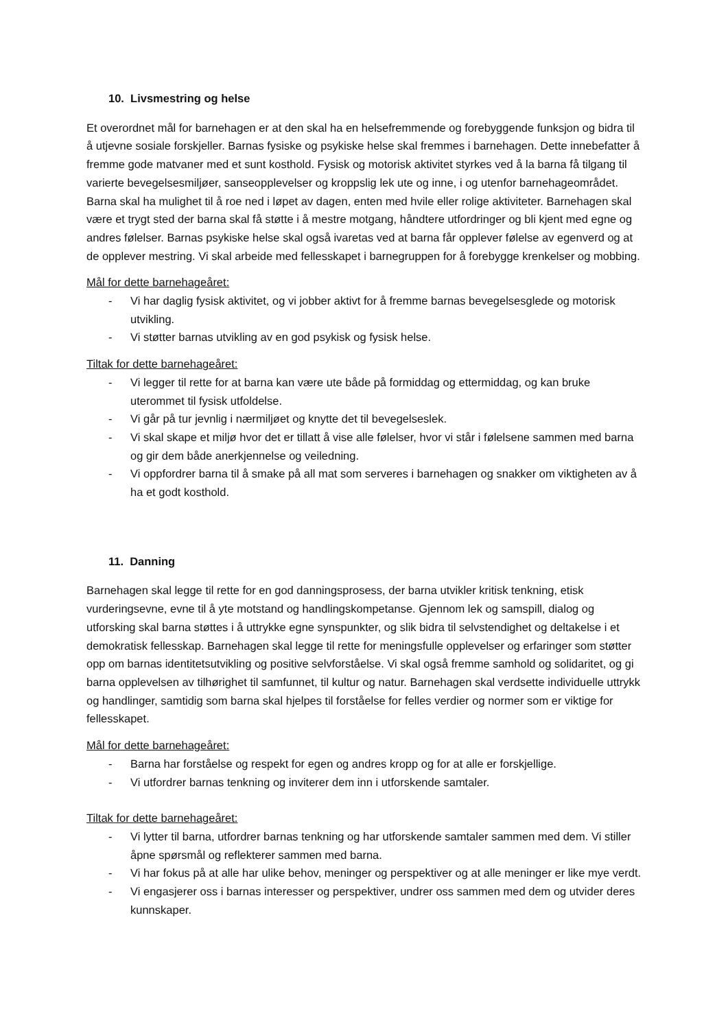10. Livsmestring og helse
Et overordnet mål for barnehagen er at den skal ha en helsefremmende og forebyggende funksjon og bidra til å utjevne sosiale forskjeller. Barnas fysiske og psykiske helse skal fremmes i barnehagen. Dette innebefatter å fremme gode matvaner med et sunt kosthold. Fysisk og motorisk aktivitet styrkes ved å la barna få tilgang til varierte bevegelsesmiljøer, sanseopplevelser og kroppslig lek ute og inne, i og utenfor barnehageområdet. Barna skal ha mulighet til å roe ned i løpet av dagen, enten med hvile eller rolige aktiviteter. Barnehagen skal være et trygt sted der barna skal få støtte i å mestre motgang, håndtere utfordringer og bli kjent med egne og andres følelser. Barnas psykiske helse skal også ivaretas ved at barna får opplever følelse av egenverd og at de opplever mestring. Vi skal arbeide med fellesskapet i barnegruppen for å forebygge krenkelser og mobbing.
Mål for dette barnehageåret:
- Vi har daglig fysisk aktivitet, og vi jobber aktivt for å fremme barnas bevegelsesglede og motorisk utvikling.
- Vi støtter barnas utvikling av en god psykisk og fysisk helse.
Tiltak for dette barnehageåret:
- Vi legger til rette for at barna kan være ute både på formiddag og ettermiddag, og kan bruke uterommet til fysisk utfoldelse.
- Vi går på tur jevnlig i nærmiljøet og knytte det til bevegelseslek.
- Vi skal skape et miljø hvor det er tillatt å vise alle følelser, hvor vi står i følelsene sammen med barna og gir dem både anerkjennelse og veiledning.
- Vi oppfordrer barna til å smake på all mat som serveres i barnehagen og snakker om viktigheten av å ha et godt kosthold.
11. Danning
Barnehagen skal legge til rette for en god danningsprosess, der barna utvikler kritisk tenkning, etisk vurderingsevne, evne til å yte motstand og handlingskompetanse. Gjennom lek og samspill, dialog og utforsking skal barna støttes i å uttrykke egne synspunkter, og slik bidra til selvstendighet og deltakelse i et demokratisk fellesskap. Barnehagen skal legge til rette for meningsfulle opplevelser og erfaringer som støtter opp om barnas identitetsutvikling og positive selvforståelse. Vi skal også fremme samhold og solidaritet, og gi barna opplevelsen av tilhørighet til samfunnet, til kultur og natur. Barnehagen skal verdsette individuelle uttrykk og handlinger, samtidig som barna skal hjelpes til forståelse for felles verdier og normer som er viktige for fellesskapet.
Mål for dette barnehageåret:
- Barna har forståelse og respekt for egen og andres kropp og for at alle er forskjellige.
- Vi utfordrer barnas tenkning og inviterer dem inn i utforskende samtaler.
Tiltak for dette barnehageåret:
- Vi lytter til barna, utfordrer barnas tenkning og har utforskende samtaler sammen med dem. Vi stiller åpne spørsmål og reflekterer sammen med barna.
- Vi har fokus på at alle har ulike behov, meninger og perspektiver og at alle meninger er like mye verdt.
- Vi engasjerer oss i barnas interesser og perspektiver, undrer oss sammen med dem og utvider deres kunnskaper.